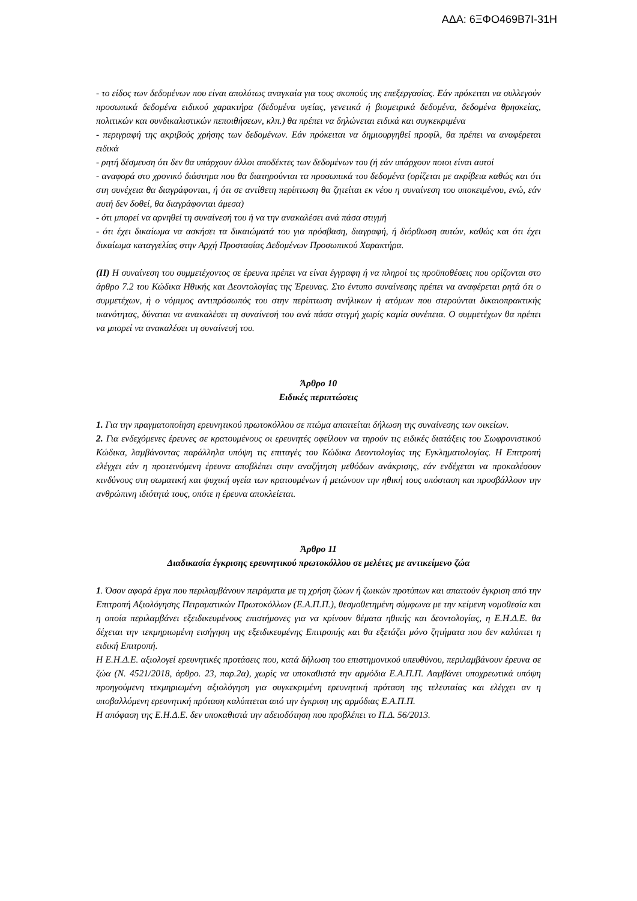ΑΔΑ: 6ΞΦΟ469Β7Ι-31Η
- το είδος των δεδομένων που είναι απολύτως αναγκαία για τους σκοπούς της επεξεργασίας. Εάν πρόκειται να συλλεγούν προσωπικά δεδομένα ειδικού χαρακτήρα (δεδομένα υγείας, γενετικά ή βιομετρικά δεδομένα, δεδομένα θρησκείας, πολιτικών και συνδικαλιστικών πεποιθήσεων, κλπ.) θα πρέπει να δηλώνεται ειδικά και συγκεκριμένα
- περιγραφή της ακριβούς χρήσης των δεδομένων. Εάν πρόκειται να δημιουργηθεί προφίλ, θα πρέπει να αναφέρεται ειδικά
- ρητή δέσμευση ότι δεν θα υπάρχουν άλλοι αποδέκτες των δεδομένων του (ή εάν υπάρχουν ποιοι είναι αυτοί
- αναφορά στο χρονικό διάστημα που θα διατηρούνται τα προσωπικά του δεδομένα (ορίζεται με ακρίβεια καθώς και ότι στη συνέχεια θα διαγράφονται, ή ότι σε αντίθετη περίπτωση θα ζητείται εκ νέου η συναίνεση του υποκειμένου, ενώ, εάν αυτή δεν δοθεί, θα διαγράφονται άμεσα)
- ότι μπορεί να αρνηθεί τη συναίνεσή του ή να την ανακαλέσει ανά πάσα στιγμή
- ότι έχει δικαίωμα να ασκήσει τα δικαιώματά του για πρόσβαση, διαγραφή, ή διόρθωση αυτών, καθώς και ότι έχει δικαίωμα καταγγελίας στην Αρχή Προστασίας Δεδομένων Προσωπικού Χαρακτήρα.
(ΙΙ) Η συναίνεση του συμμετέχοντος σε έρευνα πρέπει να είναι έγγραφη ή να πληροί τις προϋποθέσεις που ορίζονται στο άρθρο 7.2 του Κώδικα Ηθικής και Δεοντολογίας της Έρευνας. Στο έντυπο συναίνεσης πρέπει να αναφέρεται ρητά ότι ο συμμετέχων, ή ο νόμιμος αντιπρόσωπός του στην περίπτωση ανήλικων ή ατόμων που στερούνται δικαιοπρακτικής ικανότητας, δύναται να ανακαλέσει τη συναίνεσή του ανά πάσα στιγμή χωρίς καμία συνέπεια. Ο συμμετέχων θα πρέπει να μπορεί να ανακαλέσει τη συναίνεσή του.
Άρθρο 10
Ειδικές περιπτώσεις
1. Για την πραγματοποίηση ερευνητικού πρωτοκόλλου σε πτώμα απαιτείται δήλωση της συναίνεσης των οικείων.
2. Για ενδεχόμενες έρευνες σε κρατουμένους οι ερευνητές οφείλουν να τηρούν τις ειδικές διατάξεις του Σωφρονιστικού Κώδικα, λαμβάνοντας παράλληλα υπόψη τις επιταγές του Κώδικα Δεοντολογίας της Εγκληματολογίας. Η Επιτροπή ελέγχει εάν η προτεινόμενη έρευνα αποβλέπει στην αναζήτηση μεθόδων ανάκρισης, εάν ενδέχεται να προκαλέσουν κινδύνους στη σωματική και ψυχική υγεία των κρατουμένων ή μειώνουν την ηθική τους υπόσταση και προσβάλλουν την ανθρώπινη ιδιότητά τους, οπότε η έρευνα αποκλείεται.
Άρθρο 11
Διαδικασία έγκρισης ερευνητικού πρωτοκόλλου σε μελέτες με αντικείμενο ζώα
1. Όσον αφορά έργα που περιλαμβάνουν πειράματα με τη χρήση ζώων ή ζωικών προτύπων και απαιτούν έγκριση από την Επιτροπή Αξιολόγησης Πειραματικών Πρωτοκόλλων (Ε.Α.Π.Π.), θεσμοθετημένη σύμφωνα με την κείμενη νομοθεσία και η οποία περιλαμβάνει εξειδικευμένους επιστήμονες για να κρίνουν θέματα ηθικής και δεοντολογίας, η Ε.Η.Δ.Ε. θα δέχεται την τεκμηριωμένη εισήγηση της εξειδικευμένης Επιτροπής και θα εξετάζει μόνο ζητήματα που δεν καλύπτει η ειδική Επιτροπή.
Η Ε.Η.Δ.Ε. αξιολογεί ερευνητικές προτάσεις που, κατά δήλωση του επιστημονικού υπευθύνου, περιλαμβάνουν έρευνα σε ζώα (Ν. 4521/2018, άρθρο. 23, παρ.2α), χωρίς να υποκαθιστά την αρμόδια Ε.Α.Π.Π. Λαμβάνει υποχρεωτικά υπόψη προηγούμενη τεκμηριωμένη αξιολόγηση για συγκεκριμένη ερευνητική πρόταση της τελευταίας και ελέγχει αν η υποβαλλόμενη ερευνητική πρόταση καλύπτεται από την έγκριση της αρμόδιας Ε.Α.Π.Π.
Η απόφαση της Ε.Η.Δ.Ε. δεν υποκαθιστά την αδειοδότηση που προβλέπει το Π.Δ. 56/2013.